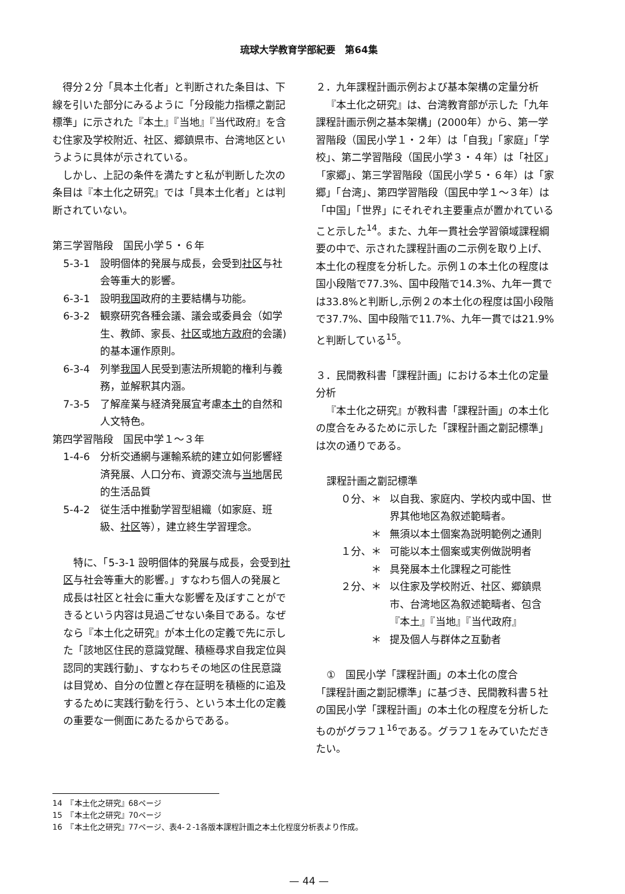琉球大学教育学部紀要　第64集
得分２分「具本土化者」と判断された条目は、下線を引いた部分にみるように「分段能力指標之劏記標準」に示された『本土』『当地』『当代政府』を含む住家及学校附近、社区、郷鎮県市、台湾地区というように具体が示されている。
しかし、上記の条件を満たすと私が判断した次の条目は『本土化之研究』では「具本土化者」とは判断されていない。
第三学習階段　国民小学５・６年
5-3-1 設明個体的発展与成長，会受到社区与社会等重大的影響。
6-3-1 設明我国政府的主要結構与功能。
6-3-2 観察研究各種会議、議会或委員会（如学生、教師、家長、社区或地方政府的会議)的基本運作原則。
6-3-4 列挙我国人民受到憲法所規範的権利与義務，並解釈其内涵。
7-3-5 了解産業与経済発展宜考慮本土的自然和人文特色。
第四学習階段　国民中学１～３年
1-4-6 分析交通網与運輸系統的建立如何影響経済発展、人口分布、資源交流与当地居民的生活品質
5-4-2 従生活中推動学習型組織（如家庭、班級、社区等），建立終生学習理念。
特に、「5-3-1 設明個体的発展与成長，会受到社区与社会等重大的影響。」すなわち個人の発展と成長は社区と社会に重大な影響を及ぼすことができるという内容は見過ごせない条目である。なぜなら『本土化之研究』が本土化の定義で先に示した「該地区住民的意識覚醒、積極尋求自我定位與認同的実践行動」、すなわちその地区の住民意識は目覚め、自分の位置と存在証明を積極的に追及するために実践行動を行う、という本土化の定義の重要な一側面にあたるからである。
２．九年課程計画示例および基本架構の定量分析
『本土化之研究』は、台湾教育部が示した「九年課程計画示例之基本架構」(2000年）から、第一学習階段（国民小学１・２年）は「自我」「家庭」「学校」、第二学習階段（国民小学３・４年）は「社区」「家郷」、第三学習階段（国民小学５・６年）は「家郷」「台湾」、第四学習階段（国民中学１～３年）は「中国」「世界」にそれぞれ主要重点が置かれていること示した<sup>14</sup>。また、九年一貫社会学習領域課程綱要の中で、示された課程計画の二示例を取り上げ、本土化の程度を分析した。示例１の本土化の程度は国小段階で77.3%、国中段階で14.3%、九年一貫では33.8%と判断し,示例２の本土化の程度は国小段階で37.7%、国中段階で11.7%、九年一貫では21.9%と判断している<sup>15</sup>。
３．民間教科書「課程計画」における本土化の定量分析
『本土化之研究』が教科書「課程計画」の本土化の度合をみるために示した「課程計画之劏記標準」は次の通りである。
課程計画之劏記標準
０分、＊ 以自我、家庭内、学校内或中国、世界其他地区為叙述範疇者。
＊ 無須以本土個案為説明範例之通則
１分、＊ 可能以本土個案或実例做説明者
＊ 具発展本土化課程之可能性
２分、＊ 以住家及学校附近、社区、郷鎮県市、台湾地区為叙述範疇者、包含『本土』『当地』『当代政府』
＊ 提及個人与群体之互動者
①　国民小学「課程計画」の本土化の度合
「課程計画之劏記標準」に基づき、民間教科書５社の国民小学「課程計画」の本土化の程度を分析したものがグラフ１<sup>16</sup>である。グラフ１をみていただきたい。
14　『本土化之研究』68ページ
15　『本土化之研究』70ページ
16　『本土化之研究』77ページ、表4-２-1各版本課程計画之本土化程度分析表より作成。
— 44 —